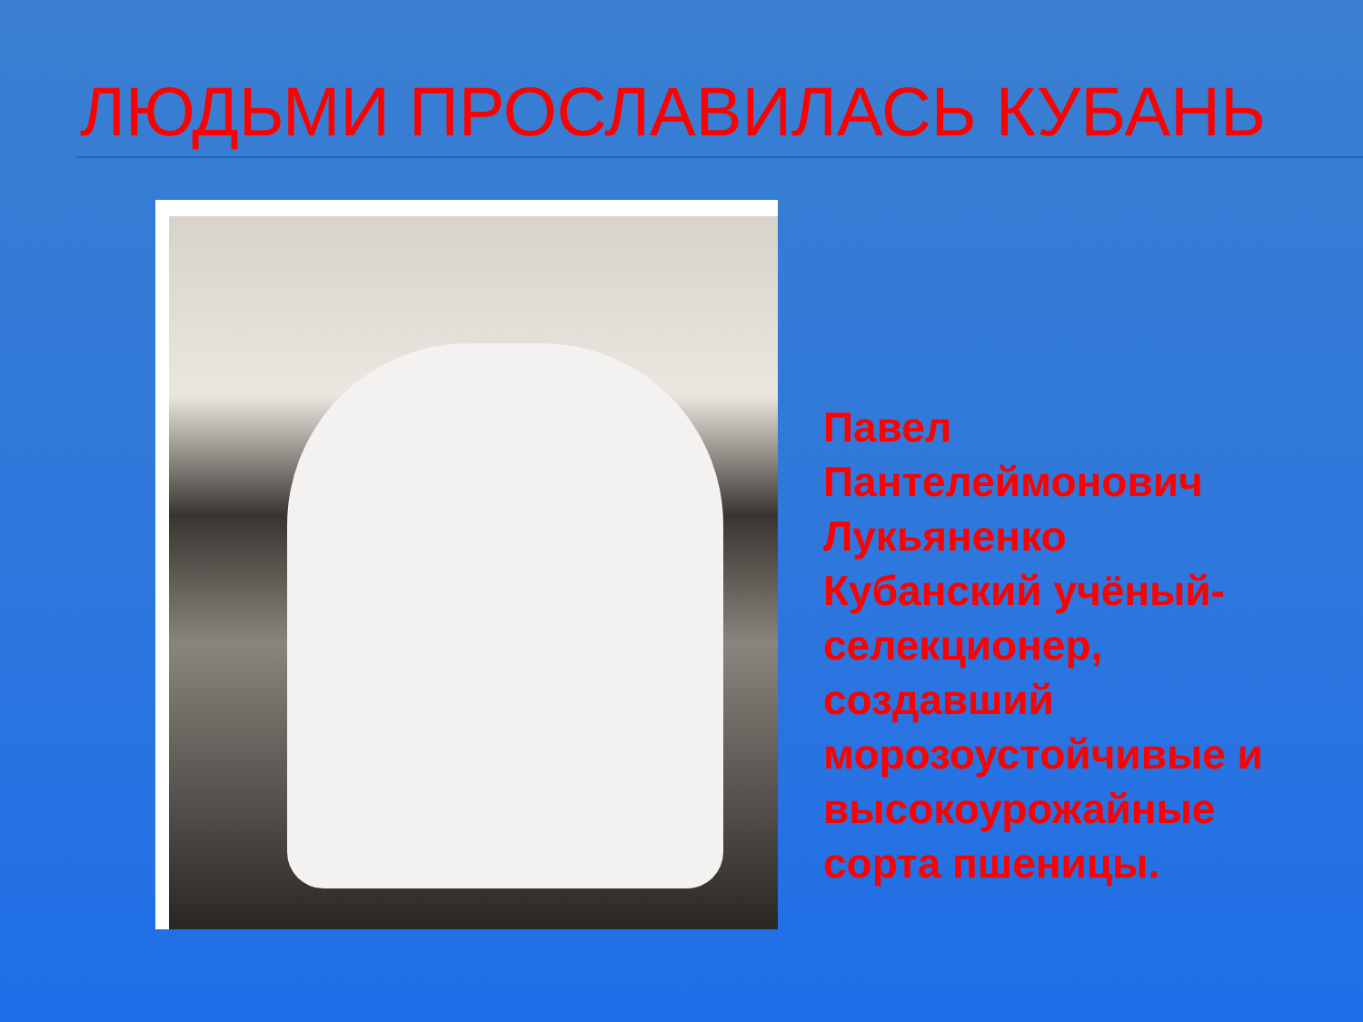ЛЮДЬМИ ПРОСЛАВИЛАСЬ КУБАНЬ
Павел
Пантелеймонович
Лукьяненко
Кубанский учёный-
селекционер,
создавший
морозоустойчивые и
высокоурожайные
сорта пшеницы.